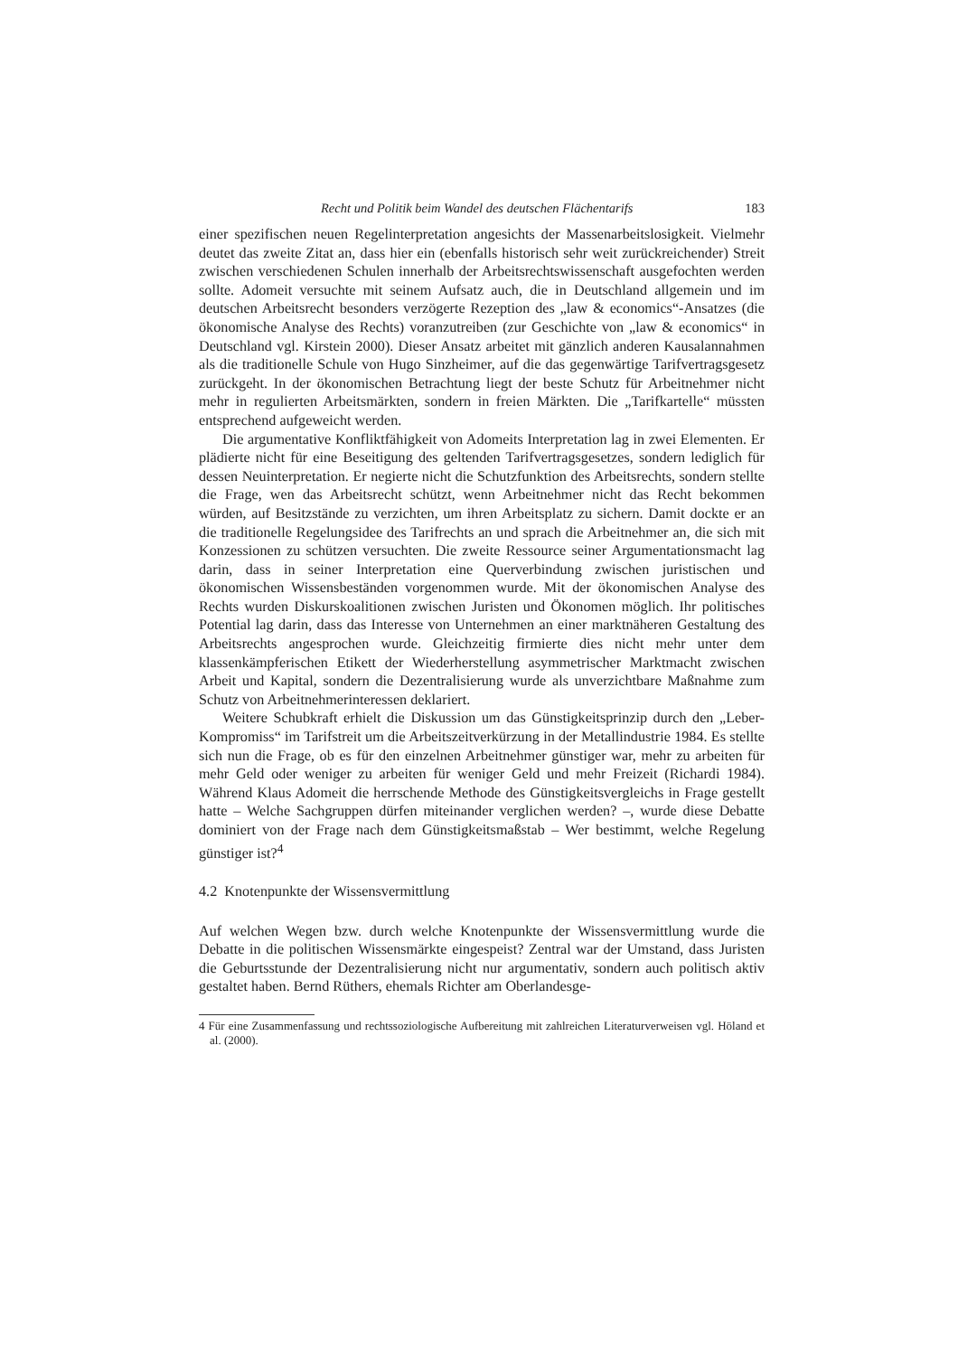Recht und Politik beim Wandel des deutschen Flächentarifs 183
einer spezifischen neuen Regelinterpretation angesichts der Massenarbeitslosigkeit. Vielmehr deutet das zweite Zitat an, dass hier ein (ebenfalls historisch sehr weit zurückreichender) Streit zwischen verschiedenen Schulen innerhalb der Arbeitsrechtswissenschaft ausgefochten werden sollte. Adomeit versuchte mit seinem Aufsatz auch, die in Deutschland allgemein und im deutschen Arbeitsrecht besonders verzögerte Rezeption des „law & economics“-Ansatzes (die ökonomische Analyse des Rechts) voranzutreiben (zur Geschichte von „law & economics“ in Deutschland vgl. Kirstein 2000). Dieser Ansatz arbeitet mit gänzlich anderen Kausalannahmen als die traditionelle Schule von Hugo Sinzheimer, auf die das gegenwärtige Tarifvertragsgesetz zurückgeht. In der ökonomischen Betrachtung liegt der beste Schutz für Arbeitnehmer nicht mehr in regulierten Arbeitsmärkten, sondern in freien Märkten. Die „Tarifkartelle“ müssten entsprechend aufgeweicht werden.
Die argumentative Konfliktfähigkeit von Adomeits Interpretation lag in zwei Elementen. Er plädierte nicht für eine Beseitigung des geltenden Tarifvertragsgesetzes, sondern lediglich für dessen Neuinterpretation. Er negierte nicht die Schutzfunktion des Arbeitsrechts, sondern stellte die Frage, wen das Arbeitsrecht schützt, wenn Arbeitnehmer nicht das Recht bekommen würden, auf Besitzstände zu verzichten, um ihren Arbeitsplatz zu sichern. Damit dockte er an die traditionelle Regelungsidee des Tarifrechts an und sprach die Arbeitnehmer an, die sich mit Konzessionen zu schützen versuchten. Die zweite Ressource seiner Argumentationsmacht lag darin, dass in seiner Interpretation eine Querverbindung zwischen juristischen und ökonomischen Wissensbeständen vorgenommen wurde. Mit der ökonomischen Analyse des Rechts wurden Diskurskoalitionen zwischen Juristen und Ökonomen möglich. Ihr politisches Potential lag darin, dass das Interesse von Unternehmen an einer marktnäheren Gestaltung des Arbeitsrechts angesprochen wurde. Gleichzeitig firmierte dies nicht mehr unter dem klassenkämpferischen Etikett der Wiederherstellung asymmetrischer Marktmacht zwischen Arbeit und Kapital, sondern die Dezentralisierung wurde als unverzichtbare Maßnahme zum Schutz von Arbeitnehmerinteressen deklariert.
Weitere Schubkraft erhielt die Diskussion um das Günstigkeitsprinzip durch den „Leber-Kompromiss“ im Tarifstreit um die Arbeitszeitverkürzung in der Metallindustrie 1984. Es stellte sich nun die Frage, ob es für den einzelnen Arbeitnehmer günstiger war, mehr zu arbeiten für mehr Geld oder weniger zu arbeiten für weniger Geld und mehr Freizeit (Richardi 1984). Während Klaus Adomeit die herrschende Methode des Günstigkeitsvergleichs in Frage gestellt hatte – Welche Sachgruppen dürfen miteinander verglichen werden? –, wurde diese Debatte dominiert von der Frage nach dem Günstigkeitsmaßstab – Wer bestimmt, welche Regelung günstiger ist?<sup>4</sup>
4.2 Knotenpunkte der Wissensvermittlung
Auf welchen Wegen bzw. durch welche Knotenpunkte der Wissensvermittlung wurde die Debatte in die politischen Wissensmärkte eingespeist? Zentral war der Umstand, dass Juristen die Geburtsstunde der Dezentralisierung nicht nur argumentativ, sondern auch politisch aktiv gestaltet haben. Bernd Rüthers, ehemals Richter am Oberlandesge-
4 Für eine Zusammenfassung und rechtssoziologische Aufbereitung mit zahlreichen Literaturverweisen vgl. Höland et al. (2000).